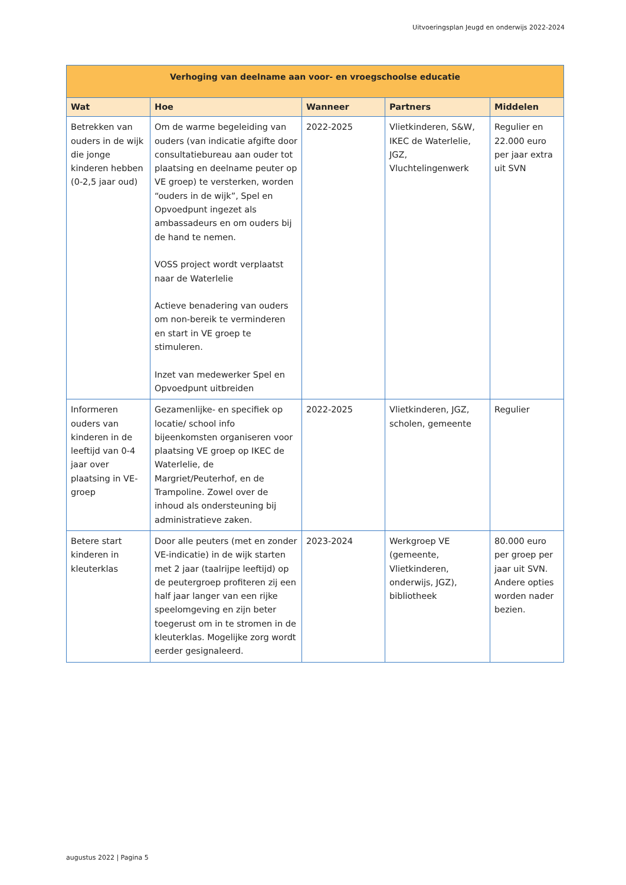Uitvoeringsplan Jeugd en onderwijs 2022-2024
| Verhoging van deelname aan voor- en vroegschoolse educatie | | | | |
| --- | --- | --- | --- | --- |
| Wat | Hoe | Wanneer | Partners | Middelen |
| Betrekken van ouders in de wijk die jonge kinderen hebben (0-2,5 jaar oud) | Om de warme begeleiding van ouders (van indicatie afgifte door consultatiebureau aan ouder tot plaatsing en deelname peuter op VE groep) te versterken, worden “ouders in de wijk”, Spel en Opvoedpunt ingezet als ambassadeurs en om ouders bij de hand te nemen. VOSS project wordt verplaatst naar de Waterlelie Actieve benadering van ouders om non-bereik te verminderen en start in VE groep te stimuleren. Inzet van medewerker Spel en Opvoedpunt uitbreiden | 2022-2025 | Vlietkinderen, S&W, IKEC de Waterlelie, JGZ, Vluchtelingenwerk | Regulier en 22.000 euro per jaar extra uit SVN |
| Informeren ouders van kinderen in de leeftijd van 0-4 jaar over plaatsing in VE-groep | Gezamenlijke- en specifiek op locatie/ school info bijeenkomsten organiseren voor plaatsing VE groep op IKEC de Waterlelie, de Margriet/Peuterhof, en de Trampoline. Zowel over de inhoud als ondersteuning bij administratieve zaken. | 2022-2025 | Vlietkinderen, JGZ, scholen, gemeente | Regulier |
| Betere start kinderen in kleuterklas | Door alle peuters (met en zonder VE-indicatie) in de wijk starten met 2 jaar (taalrijpe leeftijd) op de peutergroep profiteren zij een half jaar langer van een rijke speelomgeving en zijn beter toegerust om in te stromen in de kleuterklas. Mogelijke zorg wordt eerder gesignaleerd. | 2023-2024 | Werkgroep VE (gemeente, Vlietkinderen, onderwijs, JGZ), bibliotheek | 80.000 euro per groep per jaar uit SVN. Andere opties worden nader bezien. |
augustus 2022 | Pagina 5